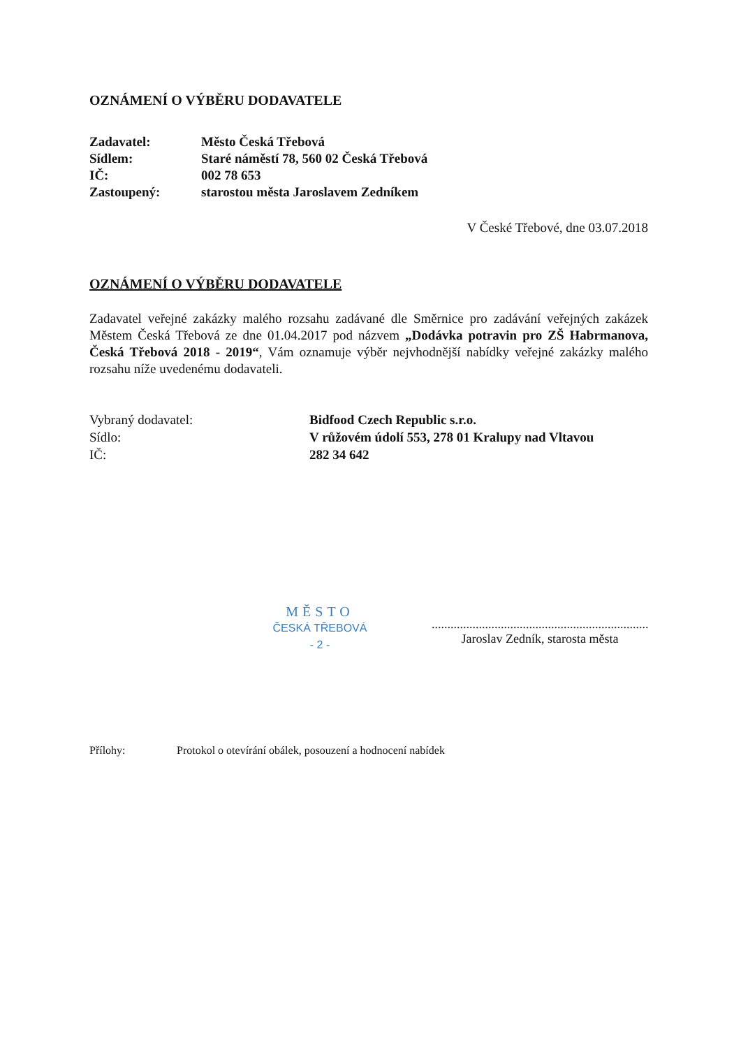OZNÁMENÍ O VÝBĚRU DODAVATELE
Zadavatel: Město Česká Třebová
Sídlem: Staré náměstí 78, 560 02 Česká Třebová
IČ: 002 78 653
Zastoupený: starostou města Jaroslavem Zedníkem
V České Třebové, dne 03.07.2018
OZNÁMENÍ O VÝBĚRU DODAVATELE
Zadavatel veřejné zakázky malého rozsahu zadávané dle Směrnice pro zadávání veřejných zakázek Městem Česká Třebová ze dne 01.04.2017 pod názvem „Dodávka potravin pro ZŠ Habrmanova, Česká Třebová 2018 - 2019“, Vám oznamuje výběr nejvhodnější nabídky veřejné zakázky malého rozsahu níže uvedenému dodavateli.
Vybraný dodavatel: Bidfood Czech Republic s.r.o.
Sídlo: V růžovém údolí 553, 278 01 Kralupy nad Vltavou
IČ: 282 34 642
MĚSTO
ČESKÁ TŘEBOVÁ
- 2 -
.......................................................................
Jaroslav Zedník, starosta města
Přílohy: Protokol o otevírání obálek, posouzení a hodnocení nabídek